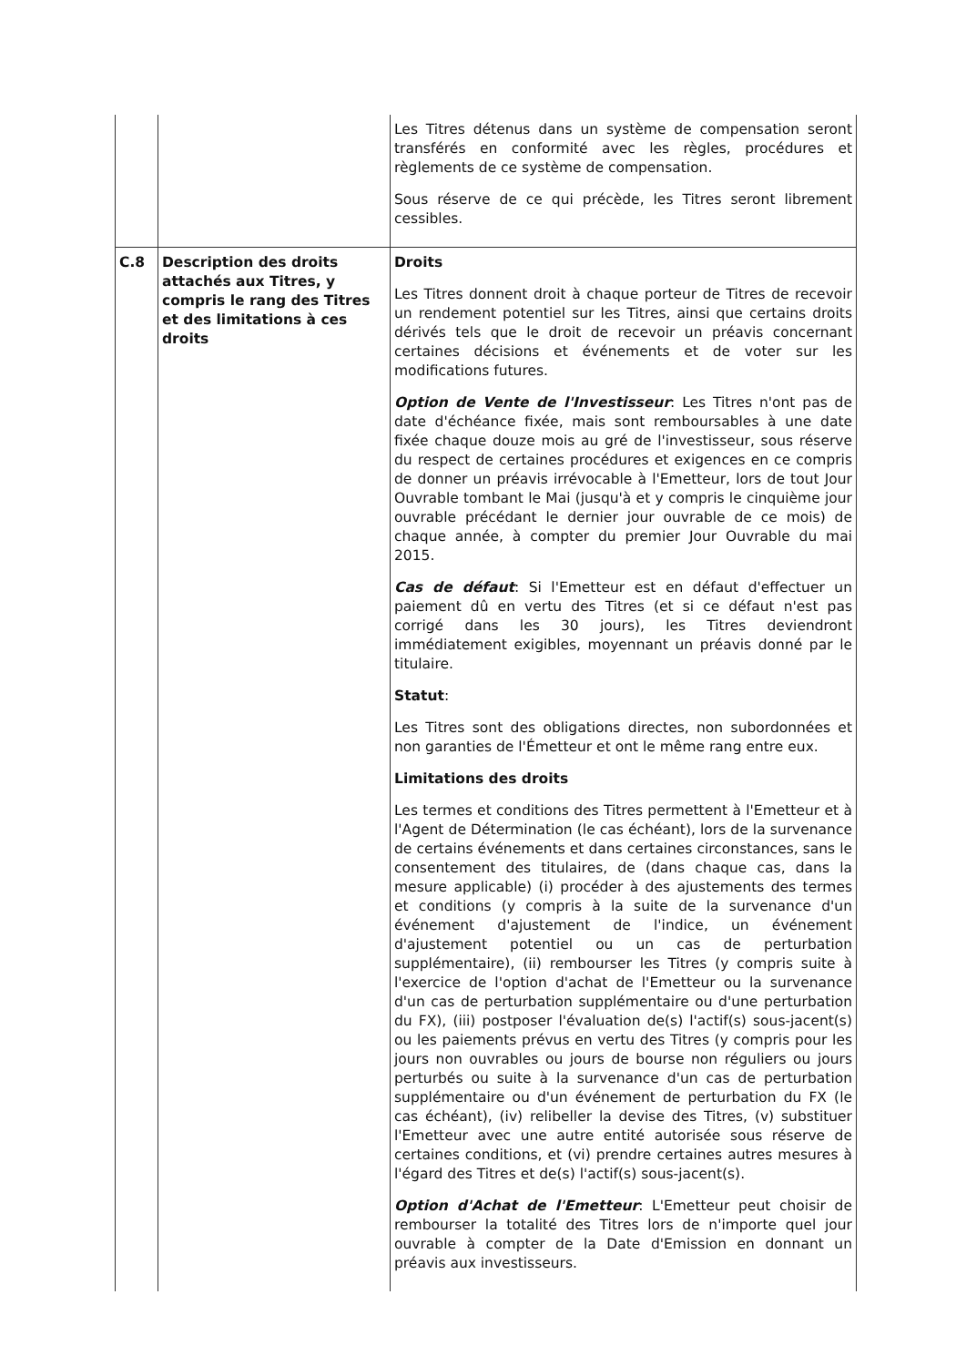| | | Les Titres détenus dans un système de compensation seront transférés en conformité avec les règles, procédures et règlements de ce système de compensation. Sous réserve de ce qui précède, les Titres seront librement cessibles. |
| C.8 | Description des droits attachés aux Titres, y compris le rang des Titres et des limitations à ces droits | Droits Les Titres donnent droit à chaque porteur de Titres de recevoir un rendement potentiel sur les Titres, ainsi que certains droits dérivés tels que le droit de recevoir un préavis concernant certaines décisions et événements et de voter sur les modifications futures. Option de Vente de l'Investisseur : Les Titres n'ont pas de date d'échéance fixée, mais sont remboursables à une date fixée chaque douze mois au gré de l'investisseur, sous réserve du respect de certaines procédures et exigences en ce compris de donner un préavis irrévocable à l'Emetteur, lors de tout Jour Ouvrable tombant le Mai (jusqu'à et y compris le cinquième jour ouvrable précédant le dernier jour ouvrable de ce mois) de chaque année, à compter du premier Jour Ouvrable du mai 2015. Cas de défaut : Si l'Emetteur est en défaut d'effectuer un paiement dû en vertu des Titres (et si ce défaut n'est pas corrigé dans les 30 jours), les Titres deviendront immédiatement exigibles, moyennant un préavis donné par le titulaire. Statut : Les Titres sont des obligations directes, non subordonnées et non garanties de l'Émetteur et ont le même rang entre eux. Limitations des droits Les termes et conditions des Titres permettent à l'Emetteur et à l'Agent de Détermination (le cas échéant), lors de la survenance de certains événements et dans certaines circonstances, sans le consentement des titulaires, de (dans chaque cas, dans la mesure applicable) (i) procéder à des ajustements des termes et conditions (y compris à la suite de la survenance d'un événement d'ajustement de l'indice, un événement d'ajustement potentiel ou un cas de perturbation supplémentaire), (ii) rembourser les Titres (y compris suite à l'exercice de l'option d'achat de l'Emetteur ou la survenance d'un cas de perturbation supplémentaire ou d'une perturbation du FX), (iii) postposer l'évaluation de(s) l'actif(s) sous-jacent(s) ou les paiements prévus en vertu des Titres (y compris pour les jours non ouvrables ou jours de bourse non réguliers ou jours perturbés ou suite à la survenance d'un cas de perturbation supplémentaire ou d'un événement de perturbation du FX (le cas échéant), (iv) relibeller la devise des Titres, (v) substituer l'Emetteur avec une autre entité autorisée sous réserve de certaines conditions, et (vi) prendre certaines autres mesures à l'égard des Titres et de(s) l'actif(s) sous-jacent(s). Option d'Achat de l'Emetteur : L'Emetteur peut choisir de rembourser la totalité des Titres lors de n'importe quel jour ouvrable à compter de la Date d'Emission en donnant un préavis aux investisseurs. |